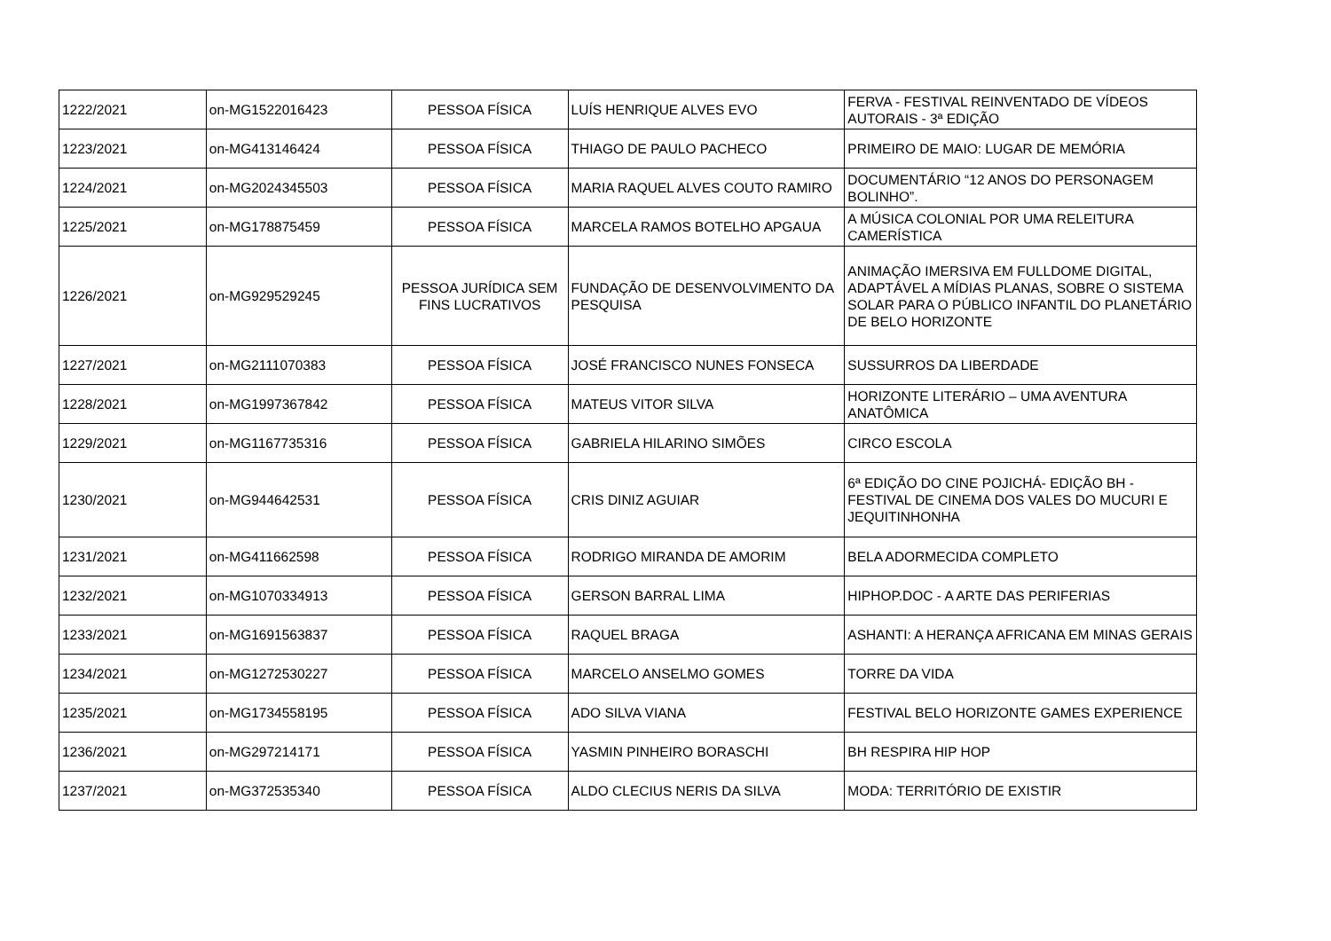| 1222/2021 | on-MG1522016423 | PESSOA FÍSICA | LUÍS HENRIQUE ALVES EVO | FERVA - FESTIVAL REINVENTADO DE VÍDEOS AUTORAIS - 3ª EDIÇÃO |
| 1223/2021 | on-MG413146424 | PESSOA FÍSICA | THIAGO DE PAULO PACHECO | PRIMEIRO DE MAIO: LUGAR DE MEMÓRIA |
| 1224/2021 | on-MG2024345503 | PESSOA FÍSICA | MARIA RAQUEL ALVES COUTO RAMIRO | DOCUMENTÁRIO “12 ANOS DO PERSONAGEM BOLINHO”. |
| 1225/2021 | on-MG178875459 | PESSOA FÍSICA | MARCELA RAMOS BOTELHO APGAUA | A MÚSICA COLONIAL POR UMA RELEITURA CAMERÍSTICA |
| 1226/2021 | on-MG929529245 | PESSOA JURÍDICA SEM FINS LUCRATIVOS | FUNDAÇÃO DE DESENVOLVIMENTO DA PESQUISA | ANIMAÇÃO IMERSIVA EM FULLDOME DIGITAL, ADAPTÁVEL A MÍDIAS PLANAS, SOBRE O SISTEMA SOLAR PARA O PÚBLICO INFANTIL DO PLANETÁRIO DE BELO HORIZONTE |
| 1227/2021 | on-MG2111070383 | PESSOA FÍSICA | JOSÉ FRANCISCO NUNES FONSECA | SUSSURROS DA LIBERDADE |
| 1228/2021 | on-MG1997367842 | PESSOA FÍSICA | MATEUS VITOR SILVA | HORIZONTE LITERÁRIO – UMA AVENTURA ANATÔMICA |
| 1229/2021 | on-MG1167735316 | PESSOA FÍSICA | GABRIELA HILARINO SIMÕES | CIRCO ESCOLA |
| 1230/2021 | on-MG944642531 | PESSOA FÍSICA | CRIS DINIZ AGUIAR | 6ª EDIÇÃO DO CINE POJICHÁ- EDIÇÃO BH - FESTIVAL DE CINEMA DOS VALES DO MUCURI E JEQUITINHONHA |
| 1231/2021 | on-MG411662598 | PESSOA FÍSICA | RODRIGO MIRANDA DE AMORIM | BELA ADORMECIDA COMPLETO |
| 1232/2021 | on-MG1070334913 | PESSOA FÍSICA | GERSON BARRAL LIMA | HIPHOP.DOC - A ARTE DAS PERIFERIAS |
| 1233/2021 | on-MG1691563837 | PESSOA FÍSICA | RAQUEL BRAGA | ASHANTI: A HERANÇA AFRICANA EM MINAS GERAIS |
| 1234/2021 | on-MG1272530227 | PESSOA FÍSICA | MARCELO ANSELMO GOMES | TORRE DA VIDA |
| 1235/2021 | on-MG1734558195 | PESSOA FÍSICA | ADO SILVA VIANA | FESTIVAL BELO HORIZONTE GAMES EXPERIENCE |
| 1236/2021 | on-MG297214171 | PESSOA FÍSICA | YASMIN PINHEIRO BORASCHI | BH RESPIRA HIP HOP |
| 1237/2021 | on-MG372535340 | PESSOA FÍSICA | ALDO CLECIUS NERIS DA SILVA | MODA: TERRITÓRIO DE EXISTIR |